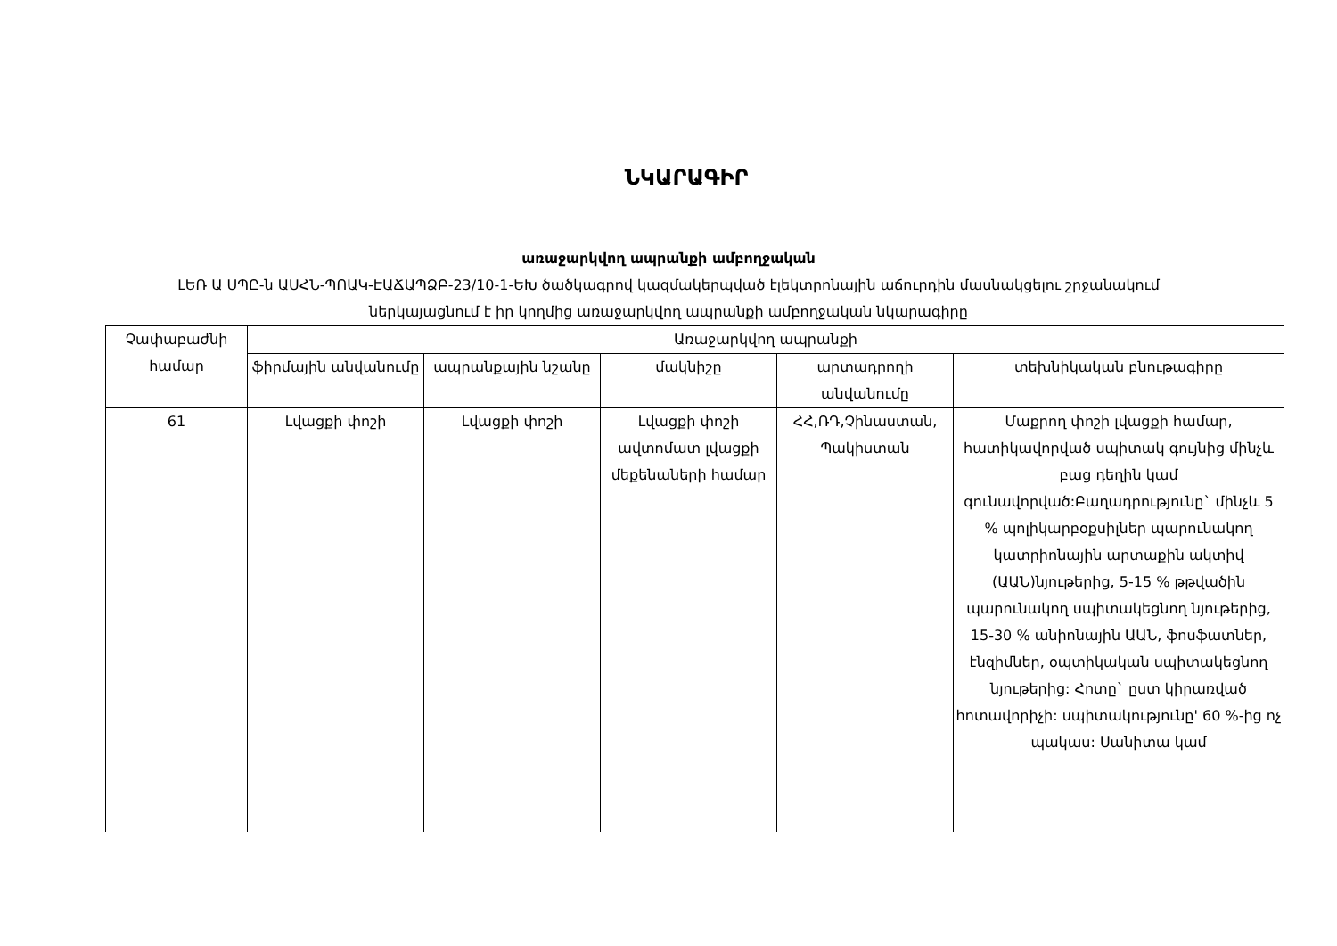ՆԿԱՐԱԳԻՐ
առաջարկվող ապրանքի ամբողջական
ԼԵՌ Ա ՍՊԸ-ն ԱՍՀՆ-ՊՈԱԿ-ԷԱՃԱՊՁԲ-23/10-1-ԵԽ ծածկագրով կազմակերպված էլեկտրոնային աճուրդին մասնակցելու շրջանակում
ներկայացնում է իր կողմից առաջարկվող ապրանքի ամբողջական նկարագիրը
| Չափաբաժնի համար | Առաջարկվող ապրանքի | | | | |
| --- | --- | --- | --- | --- | --- |
| | ֆիրմային անվանումը | ապրանքային նշանը | մակնիշը | արտադրողի անվանումը | տեխնիկական բնութագիրը |
| 61 | Լվացքի փոշի | Լվացքի փոշի | Լվացքի փոշի ավտոմատ լվացքի մեքենաների համար | ՀՀ,ՌԴ,Չինաստան, Պակիստան | Մաքրող փոշի լվացքի համար, հատիկավորված սպիտակ գույնից մինչև բաց դեղին կամ գունավորված:Բաղադրությունը` մինչև 5 % պոլիկարբօքսիլներ պարունակող կատրիոնային արտաքին ակտիվ (ԱԱՆ)նյութերից, 5-15 % թթվածին պարունակող սպիտակեցնող նյութերից, 15-30 % անիոնային ԱԱՆ, ֆոսֆատներ, էնզիմներ, օպտիկական սպիտակեցնող նյութերից: Հոտը` ըստ կիրառված հոտավորիչի: սպիտակությունը' 60 %-ից ոչ պակաս: Սանիտա կամ |